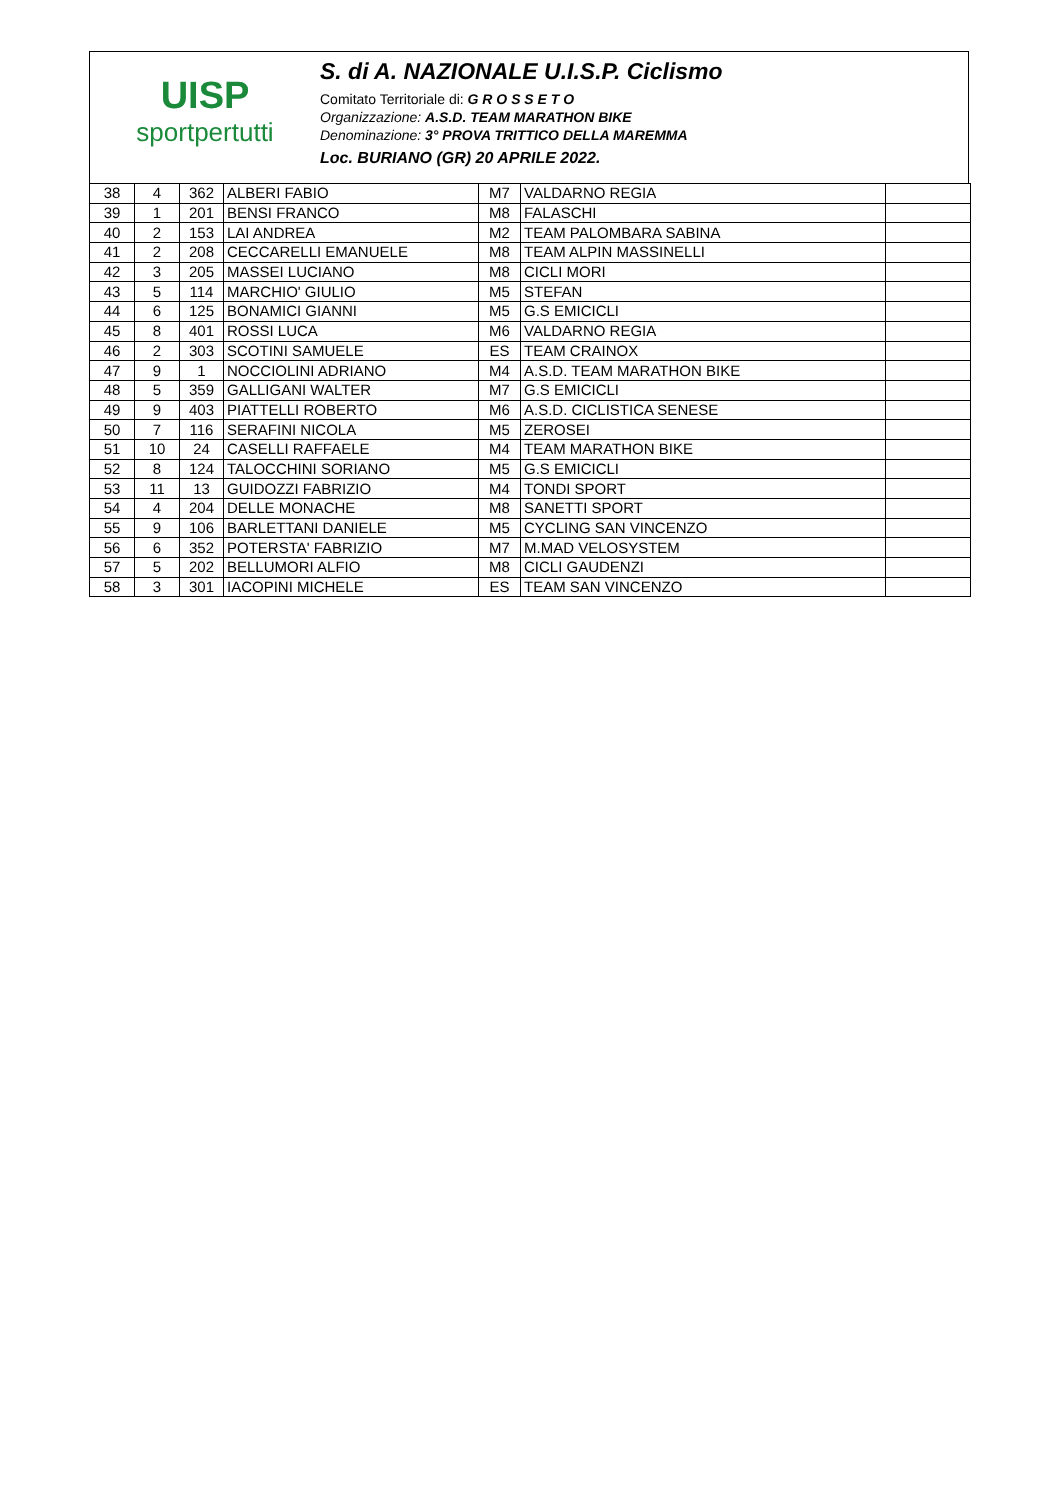UISP
sportpertutti
S. di A. NAZIONALE U.I.S.P. Ciclismo
Comitato Territoriale di: G R O S S E T O
Organizzazione: A.S.D. TEAM MARATHON BIKE
Denominazione: 3° PROVA TRITTICO DELLA MAREMMA
Loc. BURIANO (GR) 20 APRILE 2022.
| 38 | 4 | 362 | ALBERI FABIO | M7 | VALDARNO REGIA | |
| 39 | 1 | 201 | BENSI FRANCO | M8 | FALASCHI | |
| 40 | 2 | 153 | LAI ANDREA | M2 | TEAM PALOMBARA SABINA | |
| 41 | 2 | 208 | CECCARELLI EMANUELE | M8 | TEAM ALPIN MASSINELLI | |
| 42 | 3 | 205 | MASSEI LUCIANO | M8 | CICLI MORI | |
| 43 | 5 | 114 | MARCHIO' GIULIO | M5 | STEFAN | |
| 44 | 6 | 125 | BONAMICI GIANNI | M5 | G.S EMICICLI | |
| 45 | 8 | 401 | ROSSI LUCA | M6 | VALDARNO REGIA | |
| 46 | 2 | 303 | SCOTINI SAMUELE | ES | TEAM CRAINOX | |
| 47 | 9 | 1 | NOCCIOLINI ADRIANO | M4 | A.S.D. TEAM MARATHON BIKE | |
| 48 | 5 | 359 | GALLIGANI WALTER | M7 | G.S EMICICLI | |
| 49 | 9 | 403 | PIATTELLI ROBERTO | M6 | A.S.D. CICLISTICA SENESE | |
| 50 | 7 | 116 | SERAFINI NICOLA | M5 | ZEROSEI | |
| 51 | 10 | 24 | CASELLI RAFFAELE | M4 | TEAM MARATHON BIKE | |
| 52 | 8 | 124 | TALOCCHINI SORIANO | M5 | G.S EMICICLI | |
| 53 | 11 | 13 | GUIDOZZI FABRIZIO | M4 | TONDI SPORT | |
| 54 | 4 | 204 | DELLE MONACHE | M8 | SANETTI SPORT | |
| 55 | 9 | 106 | BARLETTANI DANIELE | M5 | CYCLING SAN VINCENZO | |
| 56 | 6 | 352 | POTERSTA' FABRIZIO | M7 | M.MAD VELOSYSTEM | |
| 57 | 5 | 202 | BELLUMORI ALFIO | M8 | CICLI GAUDENZI | |
| 58 | 3 | 301 | IACOPINI MICHELE | ES | TEAM SAN VINCENZO | |